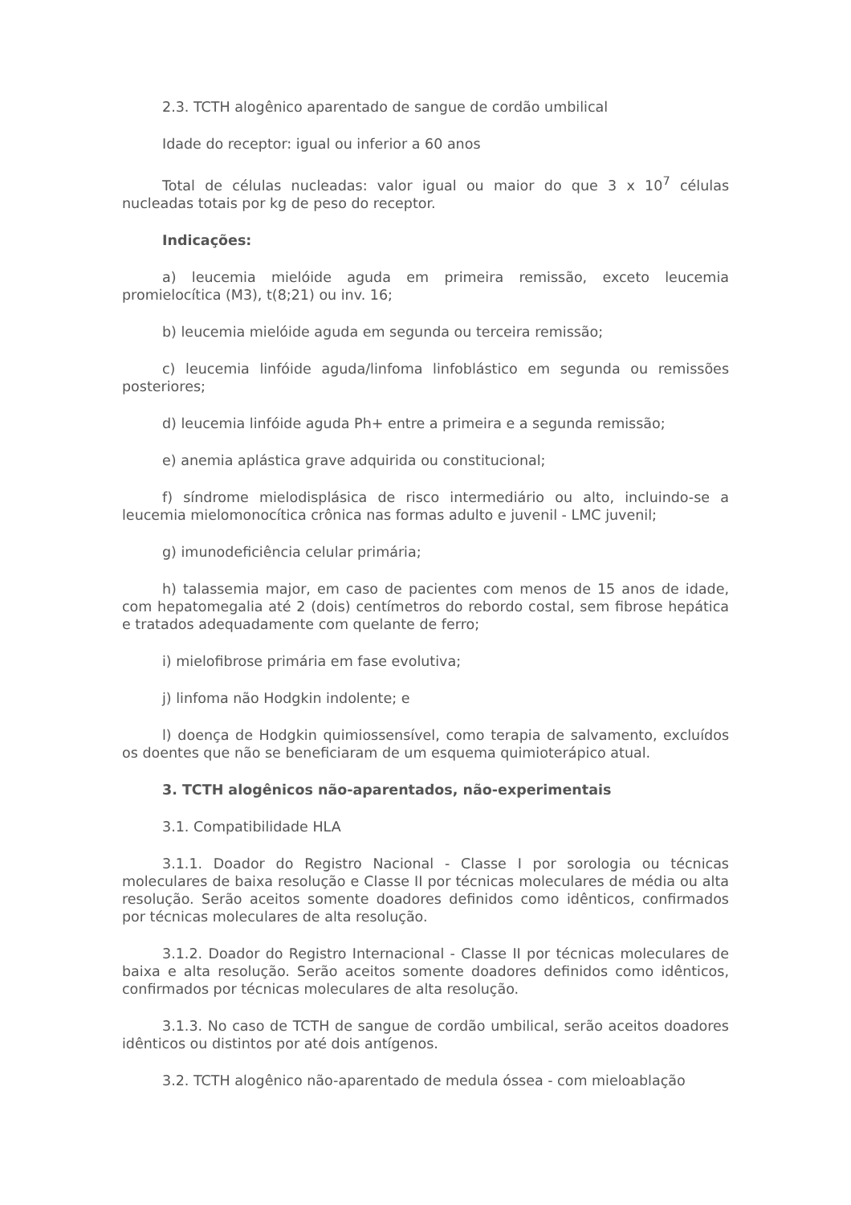2.3. TCTH alogênico aparentado de sangue de cordão umbilical
Idade do receptor: igual ou inferior a 60 anos
Total de células nucleadas: valor igual ou maior do que 3 x 10<sup>7</sup> células nucleadas totais por kg de peso do receptor.
Indicações:
a) leucemia mielóide aguda em primeira remissão, exceto leucemia promielocítica (M3), t(8;21) ou inv. 16;
b) leucemia mielóide aguda em segunda ou terceira remissão;
c) leucemia linfóide aguda/linfoma linfoblástico em segunda ou remissões posteriores;
d) leucemia linfóide aguda Ph+ entre a primeira e a segunda remissão;
e) anemia aplástica grave adquirida ou constitucional;
f) síndrome mielodisplásica de risco intermediário ou alto, incluindo-se a leucemia mielomonocítica crônica nas formas adulto e juvenil - LMC juvenil;
g) imunodeficiência celular primária;
h) talassemia major, em caso de pacientes com menos de 15 anos de idade, com hepatomegalia até 2 (dois) centímetros do rebordo costal, sem fibrose hepática e tratados adequadamente com quelante de ferro;
i) mielofibrose primária em fase evolutiva;
j) linfoma não Hodgkin indolente; e
l) doença de Hodgkin quimiossensível, como terapia de salvamento, excluídos os doentes que não se beneficiaram de um esquema quimioterápico atual.
3. TCTH alogênicos não-aparentados, não-experimentais
3.1. Compatibilidade HLA
3.1.1. Doador do Registro Nacional - Classe I por sorologia ou técnicas moleculares de baixa resolução e Classe II por técnicas moleculares de média ou alta resolução. Serão aceitos somente doadores definidos como idênticos, confirmados por técnicas moleculares de alta resolução.
3.1.2. Doador do Registro Internacional - Classe II por técnicas moleculares de baixa e alta resolução. Serão aceitos somente doadores definidos como idênticos, confirmados por técnicas moleculares de alta resolução.
3.1.3. No caso de TCTH de sangue de cordão umbilical, serão aceitos doadores idênticos ou distintos por até dois antígenos.
3.2. TCTH alogênico não-aparentado de medula óssea - com mieloablação